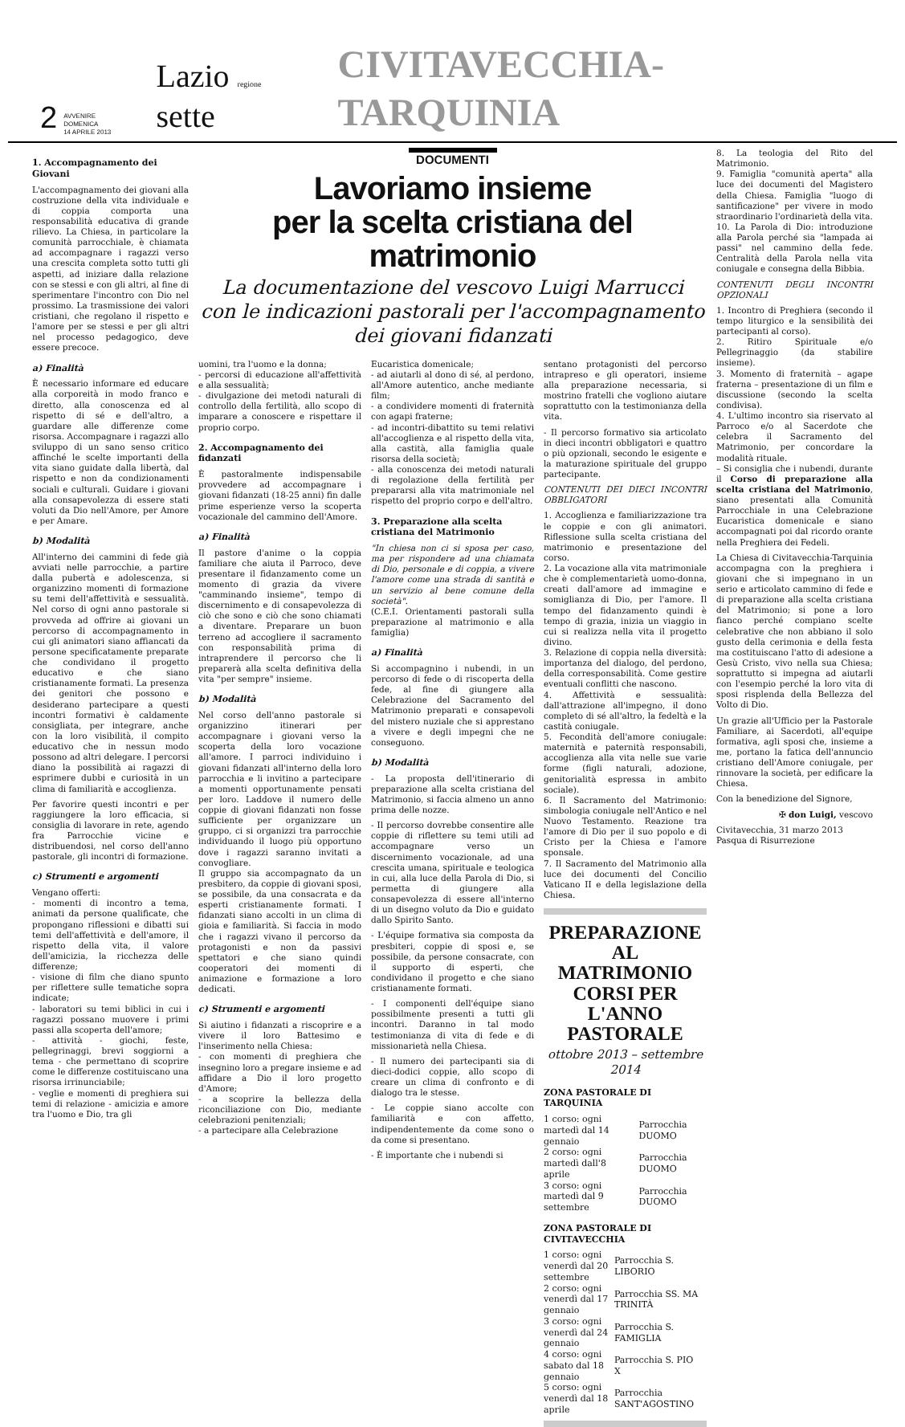2 AVVENIRE
DOMENICA
14 APRILE 2013 Lazio regione sette CIVITAVECCHIA-TARQUINIA
1. Accompagnamento dei Giovani
L'accompagnamento dei giovani alla costruzione della vita individuale e di coppia comporta una responsabilità educativa di grande rilievo. La Chiesa, in particolare la comunità parrocchiale, è chiamata ad accompagnare i ragazzi verso una crescita completa sotto tutti gli aspetti, ad iniziare dalla relazione con se stessi e con gli altri, al fine di sperimentare l'incontro con Dio nel prossimo. La trasmissione dei valori cristiani, che regolano il rispetto e l'amore per se stessi e per gli altri nel processo pedagogico, deve essere precoce.
a) Finalità
È necessario informare ed educare alla corporeità in modo franco e diretto, alla conoscenza ed al rispetto di sé e dell'altro, a guardare alle differenze come risorsa. Accompagnare i ragazzi allo sviluppo di un sano senso critico affinché le scelte importanti della vita siano guidate dalla libertà, dal rispetto e non da condizionamenti sociali e culturali. Guidare i giovani alla consapevolezza di essere stati voluti da Dio nell'Amore, per Amore e per Amare.
b) Modalità
All'interno dei cammini di fede già avviati nelle parrocchie, a partire dalla pubertà e adolescenza, si organizzino momenti di formazione su temi dell'affettività e sessualità. Nel corso di ogni anno pastorale si provveda ad offrire ai giovani un percorso di accompagnamento in cui gli animatori siano affiancati da persone specificatamente preparate che condividano il progetto educativo e che siano cristianamente formati. La presenza dei genitori che possono e desiderano partecipare a questi incontri formativi è caldamente consigliata, per integrare, anche con la loro visibilità, il compito educativo che in nessun modo possono ad altri delegare. I percorsi diano la possibilità ai ragazzi di esprimere dubbi e curiosità in un clima di familiarità e accoglienza.
Per favorire questi incontri e per raggiungere la loro efficacia, si consiglia di lavorare in rete, agendo fra Parrocchie vicine e distribuendosi, nel corso dell'anno pastorale, gli incontri di formazione.
c) Strumenti e argomenti
Vengano offerti:
- momenti di incontro a tema, animati da persone qualificate, che propongano riflessioni e dibatti sui temi dell'affettività e dell'amore, il rispetto della vita, il valore dell'amicizia, la ricchezza delle differenze;
- visione di film che diano spunto per riflettere sulle tematiche sopra indicate;
- laboratori su temi biblici in cui i ragazzi possano muovere i primi passi alla scoperta dell'amore;
- attività - giochi, feste, pellegrinaggi, brevi soggiorni a tema - che permettano di scoprire come le differenze costituiscano una risorsa irrinunciabile;
- veglie e momenti di preghiera sui temi di relazione - amicizia e amore tra l'uomo e Dio, tra gli
DOCUMENTI
Lavoriamo insieme
per la scelta cristiana del matrimonio
La documentazione del vescovo Luigi Marrucci
con le indicazioni pastorali per l'accompagnamento
dei giovani fidanzati
uomini, tra l'uomo e la donna;
- percorsi di educazione all'affettività e alla sessualità;
- divulgazione dei metodi naturali di controllo della fertilità, allo scopo di imparare a conoscere e rispettare il proprio corpo.
2. Accompagnamento dei fidanzati
È pastoralmente indispensabile provvedere ad accompagnare i giovani fidanzati (18-25 anni) fin dalle prime esperienze verso la scoperta vocazionale del cammino dell'Amore.
a) Finalità
Il pastore d'anime o la coppia familiare che aiuta il Parroco, deve presentare il fidanzamento come un momento di grazia da vivere "camminando insieme", tempo di discernimento e di consapevolezza di ciò che sono e ciò che sono chiamati a diventare. Preparare un buon terreno ad accogliere il sacramento con responsabilità prima di intraprendere il percorso che li preparerà alla scelta definitiva della vita "per sempre" insieme.
b) Modalità
Nel corso dell'anno pastorale si organizzino itinerari per accompagnare i giovani verso la scoperta della loro vocazione all'amore. I parroci individuino i giovani fidanzati all'interno della loro parrocchia e li invitino a partecipare a momenti opportunamente pensati per loro. Laddove il numero delle coppie di giovani fidanzati non fosse sufficiente per organizzare un gruppo, ci si organizzi tra parrocchie individuando il luogo più opportuno dove i ragazzi saranno invitati a convogliare.
Il gruppo sia accompagnato da un presbitero, da coppie di giovani sposi, se possibile, da una consacrata e da esperti cristianamente formati. I fidanzati siano accolti in un clima di gioia e familiarità. Si faccia in modo che i ragazzi vivano il percorso da protagonisti e non da passivi spettatori e che siano quindi cooperatori dei momenti di animazione e formazione a loro dedicati.
c) Strumenti e argomenti
Si aiutino i fidanzati a riscoprire e a vivere il loro Battesimo e l'inserimento nella Chiesa:
- con momenti di preghiera che insegnino loro a pregare insieme e ad affidare a Dio il loro progetto d'Amore;
- a scoprire la bellezza della riconciliazione con Dio, mediante celebrazioni penitenziali;
- a partecipare alla Celebrazione
Eucaristica domenicale;
- ad aiutarli al dono di sé, al perdono, all'Amore autentico, anche mediante film;
- a condividere momenti di fraternità con agapi fraterne;
- ad incontri-dibattito su temi relativi all'accoglienza e al rispetto della vita, alla castità, alla famiglia quale risorsa della società;
- alla conoscenza dei metodi naturali di regolazione della fertilità per prepararsi alla vita matrimoniale nel rispetto del proprio corpo e dell'altro.
3. Preparazione alla scelta cristiana del Matrimonio
"In chiesa non ci si sposa per caso, ma per rispondere ad una chiamata di Dio, personale e di coppia, a vivere l'amore come una strada di santità e un servizio al bene comune della società".
(C.E.I. Orientamenti pastorali sulla preparazione al matrimonio e alla famiglia)
a) Finalità
Si accompagnino i nubendi, in un percorso di fede o di riscoperta della fede, al fine di giungere alla Celebrazione del Sacramento del Matrimonio preparati e consapevoli del mistero nuziale che si apprestano a vivere e degli impegni che ne conseguono.
b) Modalità
- La proposta dell'itinerario di preparazione alla scelta cristiana del Matrimonio, si faccia almeno un anno prima delle nozze.
- Il percorso dovrebbe consentire alle coppie di riflettere su temi utili ad accompagnare verso un discernimento vocazionale, ad una crescita umana, spirituale e teologica in cui, alla luce della Parola di Dio, si permetta di giungere alla consapevolezza di essere all'interno di un disegno voluto da Dio e guidato dallo Spirito Santo.
- L'équipe formativa sia composta da presbiteri, coppie di sposi e, se possibile, da persone consacrate, con il supporto di esperti, che condividano il progetto e che siano cristianamente formati.
- I componenti dell'équipe siano possibilmente presenti a tutti gli incontri. Daranno in tal modo testimonianza di vita di fede e di missionarietà nella Chiesa.
- Il numero dei partecipanti sia di dieci-dodici coppie, allo scopo di creare un clima di confronto e di dialogo tra le stesse.
- Le coppie siano accolte con familiarità e con affetto, indipendentemente da come sono o da come si presentano.
- È importante che i nubendi si
sentano protagonisti del percorso intrapreso e gli operatori, insieme alla preparazione necessaria, si mostrino fratelli che vogliono aiutare soprattutto con la testimonianza della vita.
- Il percorso formativo sia articolato in dieci incontri obbligatori e quattro o più opzionali, secondo le esigente e la maturazione spirituale del gruppo partecipante.
CONTENUTI DEI DIECI INCONTRI OBBLIGATORI
1. Accoglienza e familiarizzazione tra le coppie e con gli animatori. Riflessione sulla scelta cristiana del matrimonio e presentazione del corso.
2. La vocazione alla vita matrimoniale che è complementarietà uomo-donna, creati dall'amore ad immagine e somiglianza di Dio, per l'amore. Il tempo del fidanzamento quindi è tempo di grazia, inizia un viaggio in cui si realizza nella vita il progetto divino.
3. Relazione di coppia nella diversità: importanza del dialogo, del perdono, della corresponsabilità. Come gestire eventuali conflitti che nascono.
4. Affettività e sessualità: dall'attrazione all'impegno, il dono completo di sé all'altro, la fedeltà e la castità coniugale.
5. Fecondità dell'amore coniugale: maternità e paternità responsabili, accoglienza alla vita nelle sue varie forme (figli naturali, adozione, genitorialità espressa in ambito sociale).
6. Il Sacramento del Matrimonio: simbologia coniugale nell'Antico e nel Nuovo Testamento. Reazione tra l'amore di Dio per il suo popolo e di Cristo per la Chiesa e l'amore sponsale.
7. Il Sacramento del Matrimonio alla luce dei documenti del Concilio Vaticano II e della legislazione della Chiesa.
PREPARAZIONE AL MATRIMONIO
CORSI PER L'ANNO PASTORALE
ottobre 2013 – settembre 2014
ZONA PASTORALE DI TARQUINIA
| 1 corso: ogni martedì dal 14 gennaio | Parrocchia DUOMO |
| 2 corso: ogni martedì dall'8 aprile | Parrocchia DUOMO |
| 3 corso: ogni martedì dal 9 settembre | Parrocchia DUOMO |
ZONA PASTORALE DI CIVITAVECCHIA
| 1 corso: ogni venerdì dal 20 settembre | Parrocchia S. LIBORIO |
| 2 corso: ogni venerdì dal 17 gennaio | Parrocchia SS. MA TRINITÀ |
| 3 corso: ogni venerdì dal 24 gennaio | Parrocchia S. FAMIGLIA |
| 4 corso: ogni sabato dal 18 gennaio | Parrocchia S. PIO X |
| 5 corso: ogni venerdì dal 18 aprile | Parrocchia SANT'AGOSTINO |
8. La teologia del Rito del Matrimonio.
9. Famiglia "comunità aperta" alla luce dei documenti del Magistero della Chiesa. Famiglia "luogo di santificazione" per vivere in modo straordinario l'ordinarietà della vita.
10. La Parola di Dio: introduzione alla Parola perché sia "lampada ai passi" nel cammino della fede. Centralità della Parola nella vita coniugale e consegna della Bibbia.
CONTENUTI DEGLI INCONTRI OPZIONALI
1. Incontro di Preghiera (secondo il tempo liturgico e la sensibilità dei partecipanti al corso).
2. Ritiro Spirituale e/o Pellegrinaggio (da stabilire insieme).
3. Momento di fraternità – agape fraterna – presentazione di un film e discussione (secondo la scelta condivisa).
4. L'ultimo incontro sia riservato al Parroco e/o al Sacerdote che celebra il Sacramento del Matrimonio, per concordare la modalità rituale.
– Si consiglia che i nubendi, durante il Corso di preparazione alla scelta cristiana del Matrimonio, siano presentati alla Comunità Parrocchiale in una Celebrazione Eucaristica domenicale e siano accompagnati poi dal ricordo orante nella Preghiera dei Fedeli.
La Chiesa di Civitavecchia-Tarquinia accompagna con la preghiera i giovani che si impegnano in un serio e articolato cammino di fede e di preparazione alla scelta cristiana del Matrimonio; si pone a loro fianco perché compiano scelte celebrative che non abbiano il solo gusto della cerimonia e della festa ma costituiscano l'atto di adesione a Gesù Cristo, vivo nella sua Chiesa; soprattutto si impegna ad aiutarli con l'esempio perché la loro vita di sposi risplenda della Bellezza del Volto di Dio.
Un grazie all'Ufficio per la Pastorale Familiare, ai Sacerdoti, all'equipe formativa, agli sposi che, insieme a me, portano la fatica dell'annuncio cristiano dell'Amore coniugale, per rinnovare la società, per edificare la Chiesa.
Con la benedizione del Signore,
✠ don Luigi, vescovo
Civitavecchia, 31 marzo 2013
Pasqua di Risurrezione